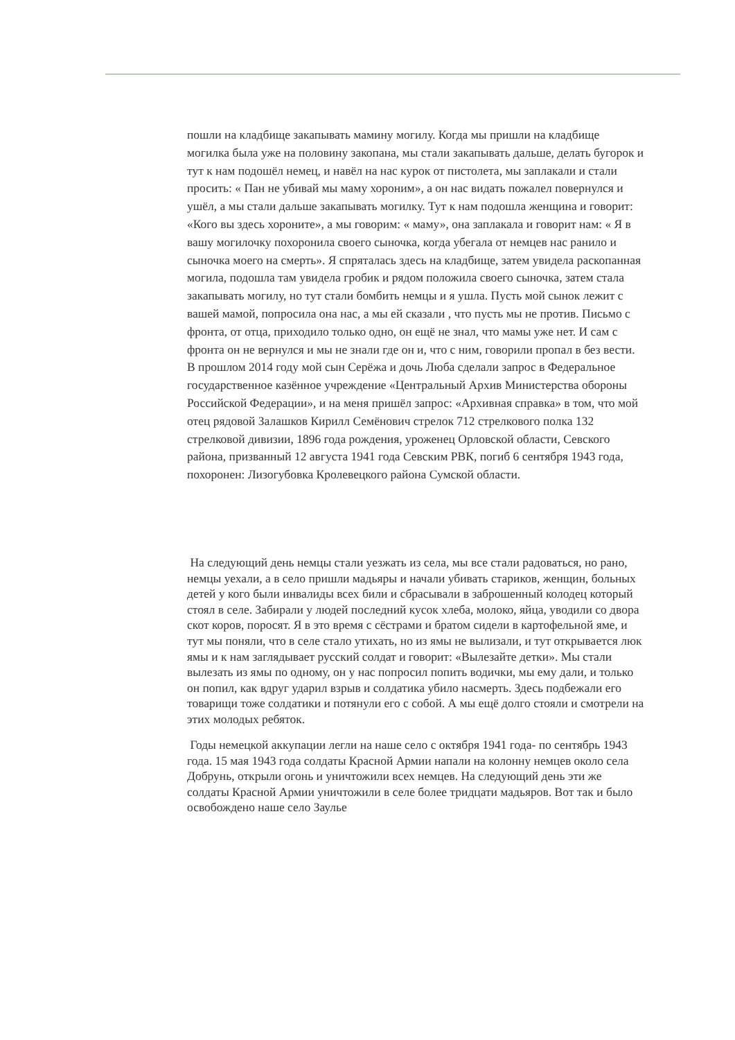пошли на кладбище закапывать мамину могилу. Когда мы пришли на кладбище могилка была уже на половину закопана, мы стали закапывать дальше, делать бугорок и тут к нам подошёл немец, и навёл на нас курок от пистолета, мы заплакали и стали просить: « Пан не убивай мы маму хороним», а он нас видать пожалел повернулся и ушёл, а мы стали дальше закапывать могилку. Тут к нам подошла женщина и говорит: «Кого вы здесь хороните», а мы говорим: « маму», она заплакала и говорит нам: « Я в вашу могилочку похоронила своего сыночка, когда убегала от немцев нас ранило и сыночка моего на смерть». Я спряталась здесь на кладбище, затем увидела раскопанная могила, подошла там увидела гробик и рядом положила своего сыночка, затем стала закапывать могилу, но тут стали бомбить немцы и я ушла. Пусть мой сынок лежит с вашей мамой, попросила она нас, а мы ей сказали , что пусть мы не против. Письмо с фронта, от отца, приходило только одно, он ещё не знал, что мамы уже нет. И сам с фронта он не вернулся и мы не знали где он и, что с ним, говорили пропал в без вести. В прошлом 2014 году мой сын Серёжа и дочь Люба сделали запрос в Федеральное государственное казённое учреждение «Центральный Архив Министерства обороны Российской Федерации», и на меня пришёл запрос: «Архивная справка» в том, что мой отец рядовой Залашков Кирилл Семёнович стрелок 712 стрелкового полка 132 стрелковой дивизии, 1896 года рождения, уроженец Орловской области, Севского района, призванный 12 августа 1941 года Севским РВК, погиб 6 сентября 1943 года, похоронен: Лизогубовка Кролевецкого района Сумской области.
На следующий день немцы стали уезжать из села, мы все стали радоваться, но рано, немцы уехали, а в село пришли мадьяры и начали убивать стариков, женщин, больных детей у кого были инвалиды всех били и сбрасывали в заброшенный колодец который стоял в селе. Забирали у людей последний кусок хлеба, молоко, яйца, уводили со двора скот коров, поросят. Я в это время с сёстрами и братом сидели в картофельной яме, и тут мы поняли, что в селе стало утихать, но из ямы не вылизали, и тут открывается люк ямы и к нам заглядывает русский солдат и говорит: «Вылезайте детки». Мы стали вылезать из ямы по одному, он у нас попросил попить водички, мы ему дали, и только он попил, как вдруг ударил взрыв и солдатика убило насмерть. Здесь подбежали его товарищи тоже солдатики и потянули его с собой. А мы ещё долго стояли и смотрели на этих молодых ребяток.
Годы немецкой аккупации легли на наше село с октября 1941 года- по сентябрь 1943 года. 15 мая 1943 года солдаты Красной Армии напали на колонну немцев около села Добрунь, открыли огонь и уничтожили всех немцев. На следующий день эти же солдаты Красной Армии уничтожили в селе более тридцати мадьяров. Вот так и было освобождено наше село Заулье